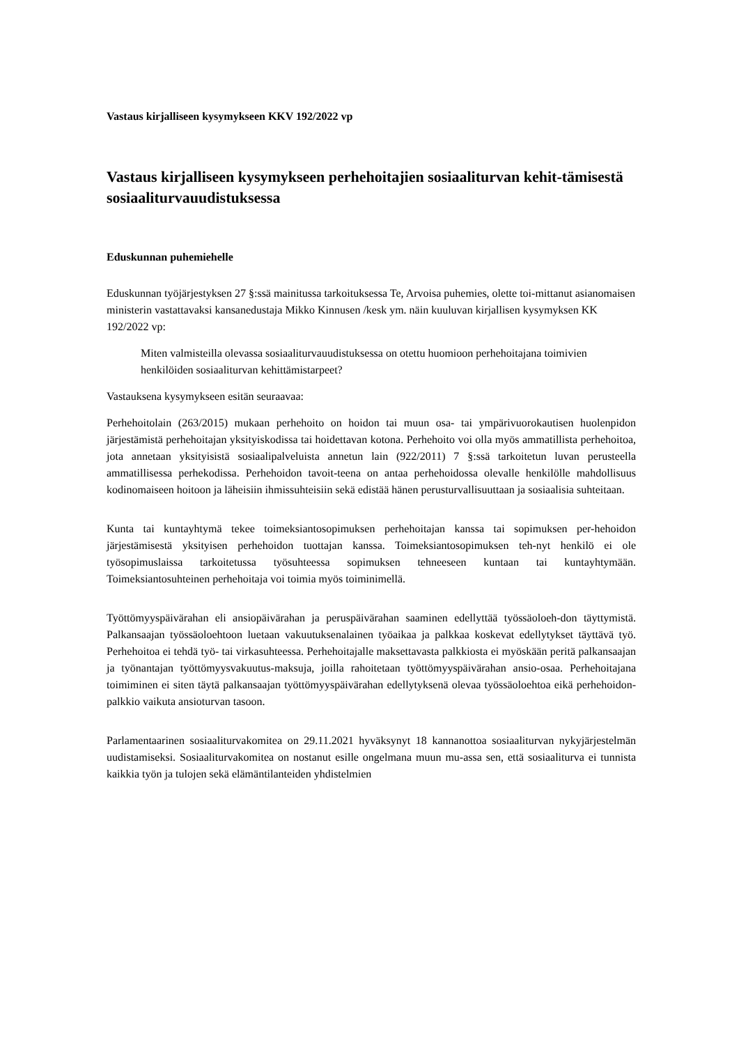Vastaus kirjalliseen kysymykseen KKV 192/2022 vp
Vastaus kirjalliseen kysymykseen perhehoitajien sosiaaliturvan kehit-tämisestä sosiaaliturvauudistuksessa
Eduskunnan puhemiehelle
Eduskunnan työjärjestyksen 27 §:ssä mainitussa tarkoituksessa Te, Arvoisa puhemies, olette toi-mittanut asianomaisen ministerin vastattavaksi kansanedustaja Mikko Kinnusen /kesk ym. näin kuuluvan kirjallisen kysymyksen KK 192/2022 vp:
Miten valmisteilla olevassa sosiaaliturvauudistuksessa on otettu huomioon perhehoitajana toimivien henkilöiden sosiaaliturvan kehittämistarpeet?
Vastauksena kysymykseen esitän seuraavaa:
Perhehoitolain (263/2015) mukaan perhehoito on hoidon tai muun osa- tai ympärivuorokautisen huolenpidon järjestämistä perhehoitajan yksityiskodissa tai hoidettavan kotona. Perhehoito voi olla myös ammatillista perhehoitoa, jota annetaan yksityisistä sosiaalipalveluista annetun lain (922/2011) 7 §:ssä tarkoitetun luvan perusteella ammatillisessa perhekodissa. Perhehoidon tavoit-teena on antaa perhehoidossa olevalle henkilölle mahdollisuus kodinomaiseen hoitoon ja läheisiin ihmissuhteisiin sekä edistää hänen perusturvallisuuttaan ja sosiaalisia suhteitaan.
Kunta tai kuntayhtymä tekee toimeksiantosopimuksen perhehoitajan kanssa tai sopimuksen per-hehoidon järjestämisestä yksityisen perhehoidon tuottajan kanssa. Toimeksiantosopimuksen teh-nyt henkilö ei ole työsopimuslaissa tarkoitetussa työsuhteessa sopimuksen tehneeseen kuntaan tai kuntayhtymään. Toimeksiantosuhteinen perhehoitaja voi toimia myös toiminimellä.
Työttömyyspäivärahan eli ansiopäivärahan ja peruspäivärahan saaminen edellyttää työssäoloeh-don täyttymistä. Palkansaajan työssäoloehtoon luetaan vakuutuksenalainen työaikaa ja palkkaa koskevat edellytykset täyttävä työ. Perhehoitoa ei tehdä työ- tai virkasuhteessa. Perhehoitajalle maksettavasta palkkiosta ei myöskään peritä palkansaajan ja työnantajan työttömyysvakuutus-maksuja, joilla rahoitetaan työttömyyspäivärahan ansio-osaa. Perhehoitajana toimiminen ei siten täytä palkansaajan työttömyyspäivärahan edellytyksenä olevaa työssäoloehtoa eikä perhehoidon-palkkio vaikuta ansioturvan tasoon.
Parlamentaarinen sosiaaliturvakomitea on 29.11.2021 hyväksynyt 18 kannanottoa sosiaaliturvan nykyjärjestelmän uudistamiseksi. Sosiaaliturvakomitea on nostanut esille ongelmana muun mu-assa sen, että sosiaaliturva ei tunnista kaikkia työn ja tulojen sekä elämäntilanteiden yhdistelmien